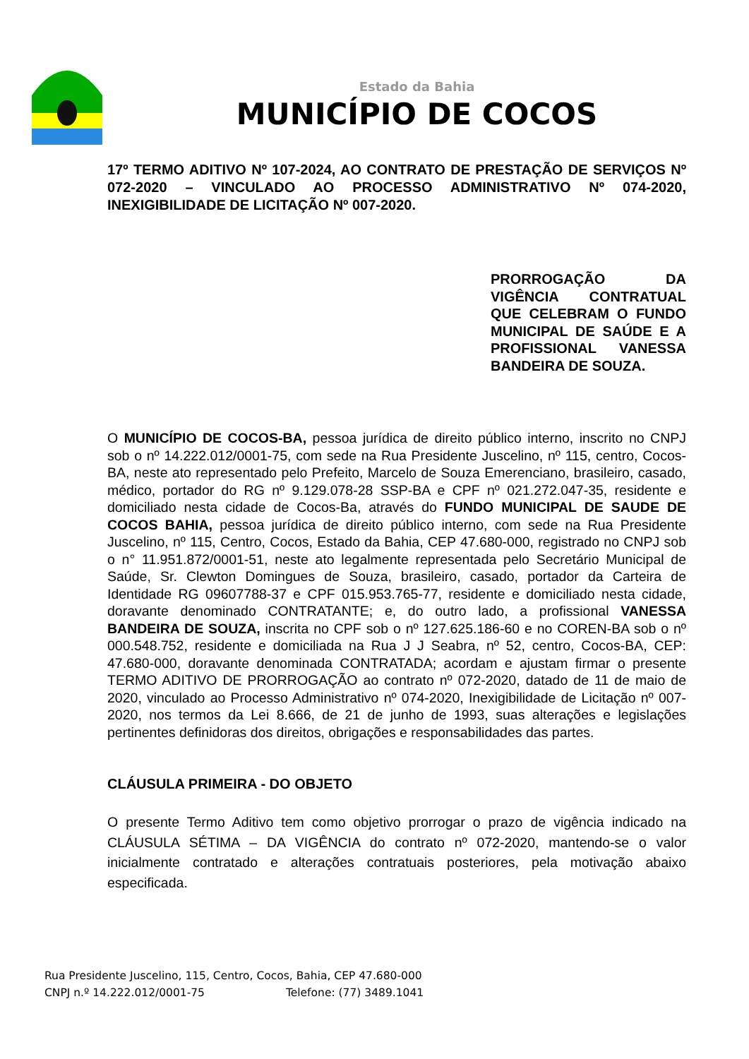Estado da Bahia
MUNICÍPIO DE COCOS
17º TERMO ADITIVO Nº 107-2024, AO CONTRATO DE PRESTAÇÃO DE SERVIÇOS Nº 072-2020 – VINCULADO AO PROCESSO ADMINISTRATIVO Nº 074-2020, INEXIGIBILIDADE DE LICITAÇÃO Nº 007-2020.
PRORROGAÇÃO DA VIGÊNCIA CONTRATUAL QUE CELEBRAM O FUNDO MUNICIPAL DE SAÚDE E A PROFISSIONAL VANESSA BANDEIRA DE SOUZA.
O MUNICÍPIO DE COCOS-BA, pessoa jurídica de direito público interno, inscrito no CNPJ sob o nº 14.222.012/0001-75, com sede na Rua Presidente Juscelino, nº 115, centro, Cocos-BA, neste ato representado pelo Prefeito, Marcelo de Souza Emerenciano, brasileiro, casado, médico, portador do RG nº 9.129.078-28 SSP-BA e CPF nº 021.272.047-35, residente e domiciliado nesta cidade de Cocos-Ba, através do FUNDO MUNICIPAL DE SAUDE DE COCOS BAHIA, pessoa jurídica de direito público interno, com sede na Rua Presidente Juscelino, nº 115, Centro, Cocos, Estado da Bahia, CEP 47.680-000, registrado no CNPJ sob o n° 11.951.872/0001-51, neste ato legalmente representada pelo Secretário Municipal de Saúde, Sr. Clewton Domingues de Souza, brasileiro, casado, portador da Carteira de Identidade RG 09607788-37 e CPF 015.953.765-77, residente e domiciliado nesta cidade, doravante denominado CONTRATANTE; e, do outro lado, a profissional VANESSA BANDEIRA DE SOUZA, inscrita no CPF sob o nº 127.625.186-60 e no COREN-BA sob o nº 000.548.752, residente e domiciliada na Rua J J Seabra, nº 52, centro, Cocos-BA, CEP: 47.680-000, doravante denominada CONTRATADA; acordam e ajustam firmar o presente TERMO ADITIVO DE PRORROGAÇÃO ao contrato nº 072-2020, datado de 11 de maio de 2020, vinculado ao Processo Administrativo nº 074-2020, Inexigibilidade de Licitação nº 007-2020, nos termos da Lei 8.666, de 21 de junho de 1993, suas alterações e legislações pertinentes definidoras dos direitos, obrigações e responsabilidades das partes.
CLÁUSULA PRIMEIRA - DO OBJETO
O presente Termo Aditivo tem como objetivo prorrogar o prazo de vigência indicado na CLÁUSULA SÉTIMA – DA VIGÊNCIA do contrato nº 072-2020, mantendo-se o valor inicialmente contratado e alterações contratuais posteriores, pela motivação abaixo especificada.
Rua Presidente Juscelino, 115, Centro, Cocos, Bahia, CEP 47.680-000
CNPJ n.º 14.222.012/0001-75 Telefone: (77) 3489.1041